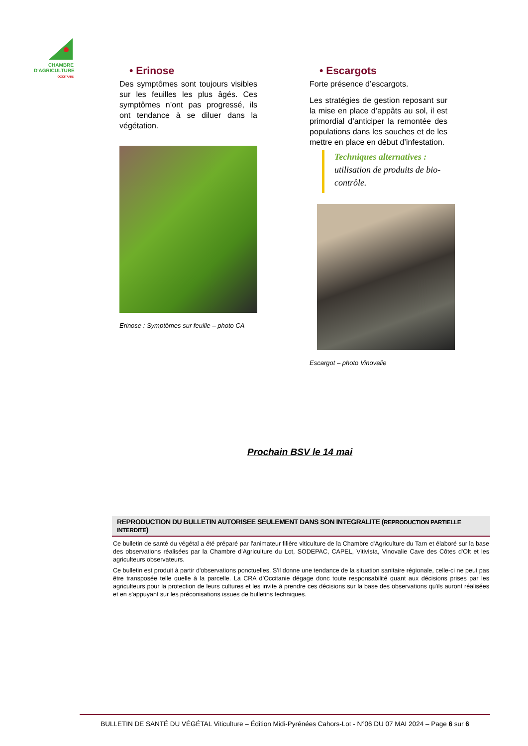CHAMBRE
D'AGRICULTURE
OCCITANIE
• Erinose
Des symptômes sont toujours visibles sur les feuilles les plus âgés. Ces symptômes n’ont pas progressé, ils ont tendance à se diluer dans la végétation.
Erinose : Symptômes sur feuille – photo CA
• Escargots
Forte présence d’escargots.
Les stratégies de gestion reposant sur la mise en place d’appâts au sol, il est primordial d’anticiper la remontée des populations dans les souches et de les mettre en place en début d’infestation.
Techniques alternatives :
utilisation de produits de bio-contrôle.
Escargot – photo Vinovalie
Prochain BSV le 14 mai
REPRODUCTION DU BULLETIN AUTORISEE SEULEMENT DANS SON INTEGRALITE (REPRODUCTION PARTIELLE INTERDITE)
Ce bulletin de santé du végétal a été préparé par l'animateur filière viticulture de la Chambre d'Agriculture du Tarn et élaboré sur la base des observations réalisées par la Chambre d'Agriculture du Lot, SODEPAC, CAPEL, Vitivista, Vinovalie Cave des Côtes d'Olt et les agriculteurs observateurs.
Ce bulletin est produit à partir d'observations ponctuelles. S'il donne une tendance de la situation sanitaire régionale, celle-ci ne peut pas être transposée telle quelle à la parcelle. La CRA d’Occitanie dégage donc toute responsabilité quant aux décisions prises par les agriculteurs pour la protection de leurs cultures et les invite à prendre ces décisions sur la base des observations qu'ils auront réalisées et en s'appuyant sur les préconisations issues de bulletins techniques.
BULLETIN DE SANTÉ DU VÉGÉTAL Viticulture – Édition Midi-Pyrénées Cahors-Lot - N°06 DU 07 MAI 2024 – Page 6 sur 6